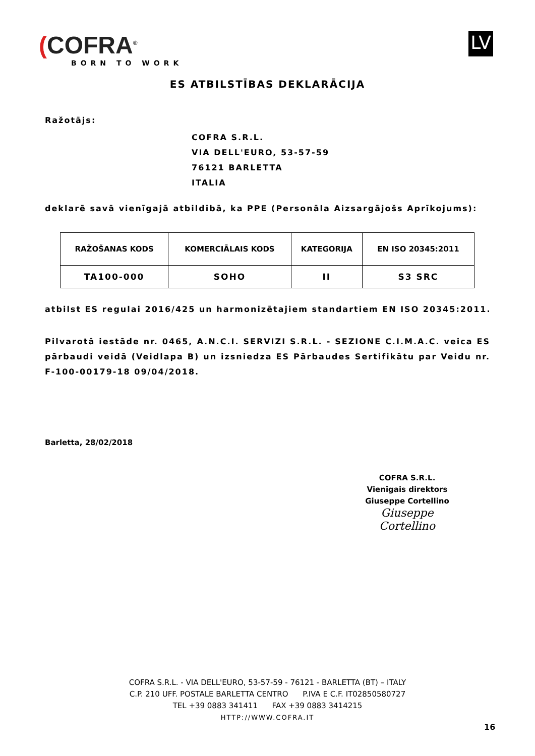(COFRA<sup>®</sup>
BORN TO WORK
LV
ES ATBILSTĪBAS DEKLARĀCIJA
Ražotājs:
COFRA S.R.L.
VIA DELL'EURO, 53-57-59
76121 BARLETTA
ITALIA
deklarē savā vienīgajā atbildībā, ka PPE (Personāla Aizsargājošs Aprīkojums):
| RAŽOŠANAS KODS | KOMERCIĀLAIS KODS | KATEGORIJA | EN ISO 20345:2011 |
| --- | --- | --- | --- |
| TA100-000 | SOHO | II | S3 SRC |
atbilst ES regulai 2016/425 un harmonizētajiem standartiem EN ISO 20345:2011.
Pilvarotā iestāde nr. 0465, A.N.C.I. SERVIZI S.R.L. - SEZIONE C.I.M.A.C. veica ES pārbaudi veidā (Veidlapa B) un izsniedza ES Pārbaudes Sertifikātu par Veidu nr. F-100-00179-18 09/04/2018.
Barletta, 28/02/2018
COFRA S.R.L.
Vienīgais direktors
Giuseppe Cortellino
Giuseppe Cortellino
COFRA S.R.L. - VIA DELL'EURO, 53-57-59 - 76121 - BARLETTA (BT) – ITALY
C.P. 210 UFF. POSTALE BARLETTA CENTRO P.IVA E C.F. IT02850580727
TEL +39 0883 341411 FAX +39 0883 3414215
HTTP://WWW.COFRA.IT
16